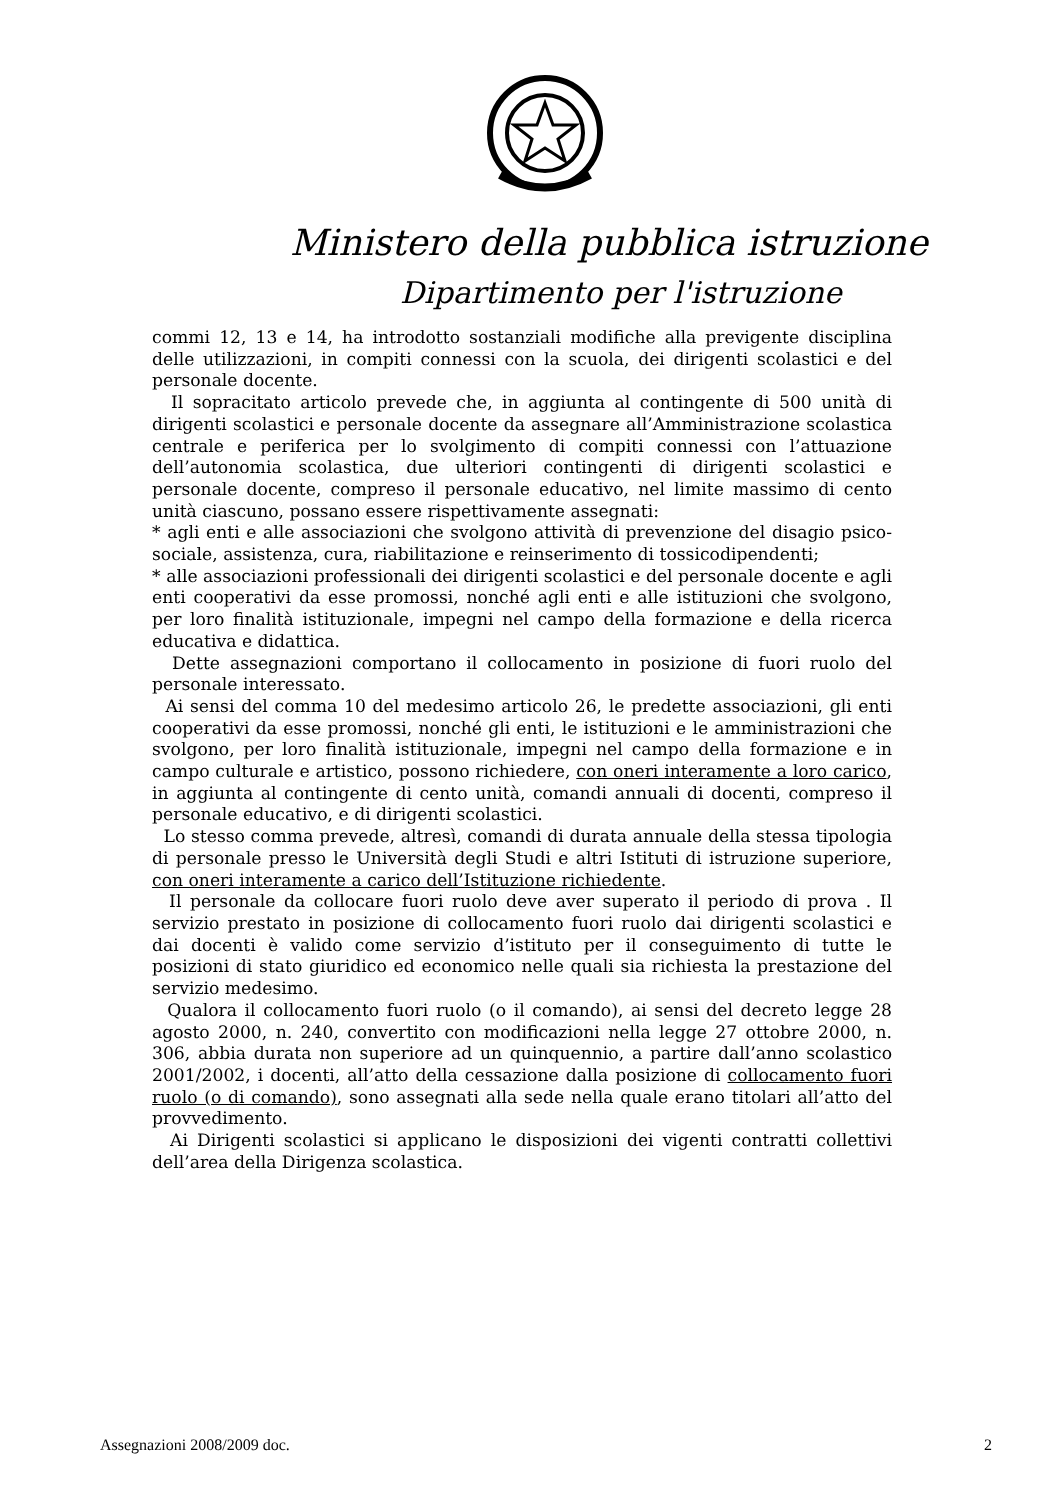Ministero della pubblica istruzione
Dipartimento per l'istruzione
commi 12, 13 e 14, ha introdotto sostanziali modifiche alla previgente disciplina delle utilizzazioni, in compiti connessi con la scuola, dei dirigenti scolastici e del personale docente.
Il sopracitato articolo prevede che, in aggiunta al contingente di 500 unità di dirigenti scolastici e personale docente da assegnare all’Amministrazione scolastica centrale e periferica per lo svolgimento di compiti connessi con l’attuazione dell’autonomia scolastica, due ulteriori contingenti di dirigenti scolastici e personale docente, compreso il personale educativo, nel limite massimo di cento unità ciascuno, possano essere rispettivamente assegnati:
* agli enti e alle associazioni che svolgono attività di prevenzione del disagio psico-sociale, assistenza, cura, riabilitazione e reinserimento di tossicodipendenti;
* alle associazioni professionali dei dirigenti scolastici e del personale docente e agli enti cooperativi da esse promossi, nonché agli enti e alle istituzioni che svolgono, per loro finalità istituzionale, impegni nel campo della formazione e della ricerca educativa e didattica.
Dette assegnazioni comportano il collocamento in posizione di fuori ruolo del personale interessato.
Ai sensi del comma 10 del medesimo articolo 26, le predette associazioni, gli enti cooperativi da esse promossi, nonché gli enti, le istituzioni e le amministrazioni che svolgono, per loro finalità istituzionale, impegni nel campo della formazione e in campo culturale e artistico, possono richiedere, con oneri interamente a loro carico, in aggiunta al contingente di cento unità, comandi annuali di docenti, compreso il personale educativo, e di dirigenti scolastici.
Lo stesso comma prevede, altresì, comandi di durata annuale della stessa tipologia di personale presso le Università degli Studi e altri Istituti di istruzione superiore, con oneri interamente a carico dell’Istituzione richiedente.
Il personale da collocare fuori ruolo deve aver superato il periodo di prova . Il servizio prestato in posizione di collocamento fuori ruolo dai dirigenti scolastici e dai docenti è valido come servizio d’istituto per il conseguimento di tutte le posizioni di stato giuridico ed economico nelle quali sia richiesta la prestazione del servizio medesimo.
Qualora il collocamento fuori ruolo (o il comando), ai sensi del decreto legge 28 agosto 2000, n. 240, convertito con modificazioni nella legge 27 ottobre 2000, n. 306, abbia durata non superiore ad un quinquennio, a partire dall’anno scolastico 2001/2002, i docenti, all’atto della cessazione dalla posizione di collocamento fuori ruolo (o di comando), sono assegnati alla sede nella quale erano titolari all’atto del provvedimento.
Ai Dirigenti scolastici si applicano le disposizioni dei vigenti contratti collettivi dell’area della Dirigenza scolastica.
Assegnazioni 2008/2009 doc. 2